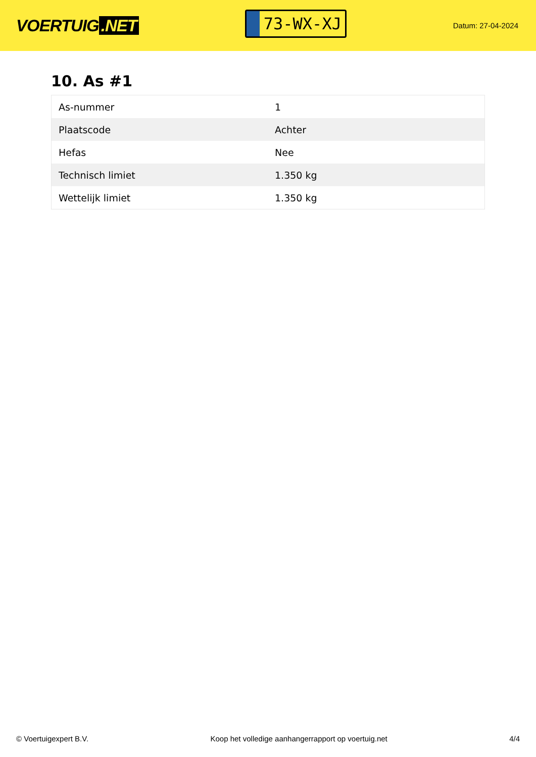VOERTUIG.NET
73-WX-XJ
Datum: 27-04-2024
10. As #1
| As-nummer | 1 |
| Plaatscode | Achter |
| Hefas | Nee |
| Technisch limiet | 1.350 kg |
| Wettelijk limiet | 1.350 kg |
© Voertuigexpert B.V. Koop het volledige aanhangerrapport op voertuig.net 4/4